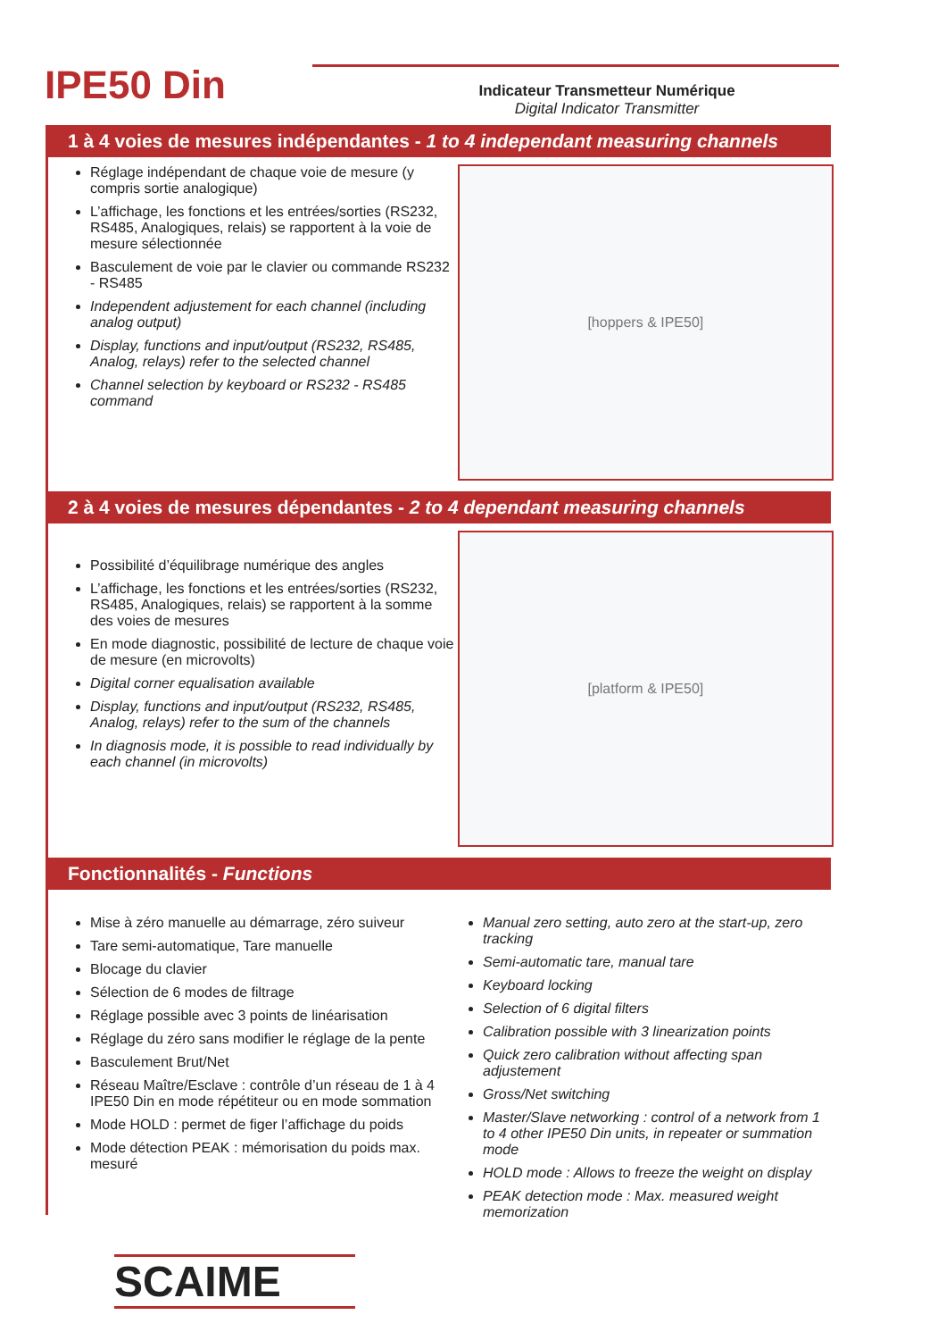IPE50 Din
Indicateur Transmetteur Numérique
Digital Indicator Transmitter
1 à 4 voies de mesures indépendantes - 1 to 4 independant measuring channels
Réglage indépendant de chaque voie de mesure (y compris sortie analogique)
L’affichage, les fonctions et les entrées/sorties (RS232, RS485, Analogiques, relais) se rapportent à la voie de mesure sélectionnée
Basculement de voie par le clavier ou commande RS232 - RS485
Independent adjustement for each channel (including analog output)
Display, functions and input/output (RS232, RS485, Analog, relays) refer to the selected channel
Channel selection by keyboard or RS232 - RS485 command
[hoppers & IPE50]
2 à 4 voies de mesures dépendantes - 2 to 4 dependant measuring channels
Possibilité d’équilibrage numérique des angles
L’affichage, les fonctions et les entrées/sorties (RS232, RS485, Analogiques, relais) se rapportent à la somme des voies de mesures
En mode diagnostic, possibilité de lecture de chaque voie de mesure (en microvolts)
Digital corner equalisation available
Display, functions and input/output (RS232, RS485, Analog, relays) refer to the sum of the channels
In diagnosis mode, it is possible to read individually by each channel (in microvolts)
[platform & IPE50]
Fonctionnalités - Functions
Mise à zéro manuelle au démarrage, zéro suiveur
Tare semi-automatique, Tare manuelle
Blocage du clavier
Sélection de 6 modes de filtrage
Réglage possible avec 3 points de linéarisation
Réglage du zéro sans modifier le réglage de la pente
Basculement Brut/Net
Réseau Maître/Esclave : contrôle d’un réseau de 1 à 4 IPE50 Din en mode répétiteur ou en mode sommation
Mode HOLD : permet de figer l’affichage du poids
Mode détection PEAK : mémorisation du poids max. mesuré
Manual zero setting, auto zero at the start-up, zero tracking
Semi-automatic tare, manual tare
Keyboard locking
Selection of 6 digital filters
Calibration possible with 3 linearization points
Quick zero calibration without affecting span adjustement
Gross/Net switching
Master/Slave networking : control of a network from 1 to 4 other IPE50 Din units, in repeater or summation mode
HOLD mode : Allows to freeze the weight on display
PEAK detection mode : Max. measured weight memorization
SCAIME